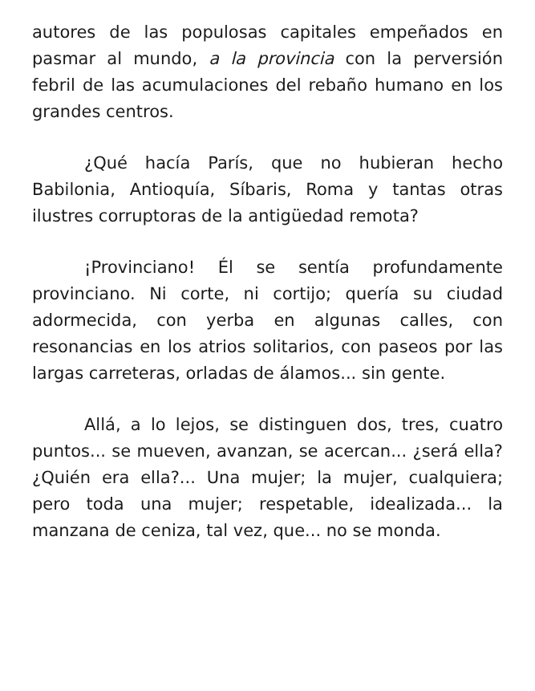autores de las populosas capitales empeñados en pasmar al mundo, a la provincia con la perversión febril de las acumulaciones del rebaño humano en los grandes centros.
¿Qué hacía París, que no hubieran hecho Babilonia, Antioquía, Síbaris, Roma y tantas otras ilustres corruptoras de la antigüedad remota?
¡Provinciano! Él se sentía profundamente provinciano. Ni corte, ni cortijo; quería su ciudad adormecida, con yerba en algunas calles, con resonancias en los atrios solitarios, con paseos por las largas carreteras, orladas de álamos... sin gente.
Allá, a lo lejos, se distinguen dos, tres, cuatro puntos... se mueven, avanzan, se acercan... ¿será ella? ¿Quién era ella?... Una mujer; la mujer, cualquiera; pero toda una mujer; respetable, idealizada... la manzana de ceniza, tal vez, que... no se monda.